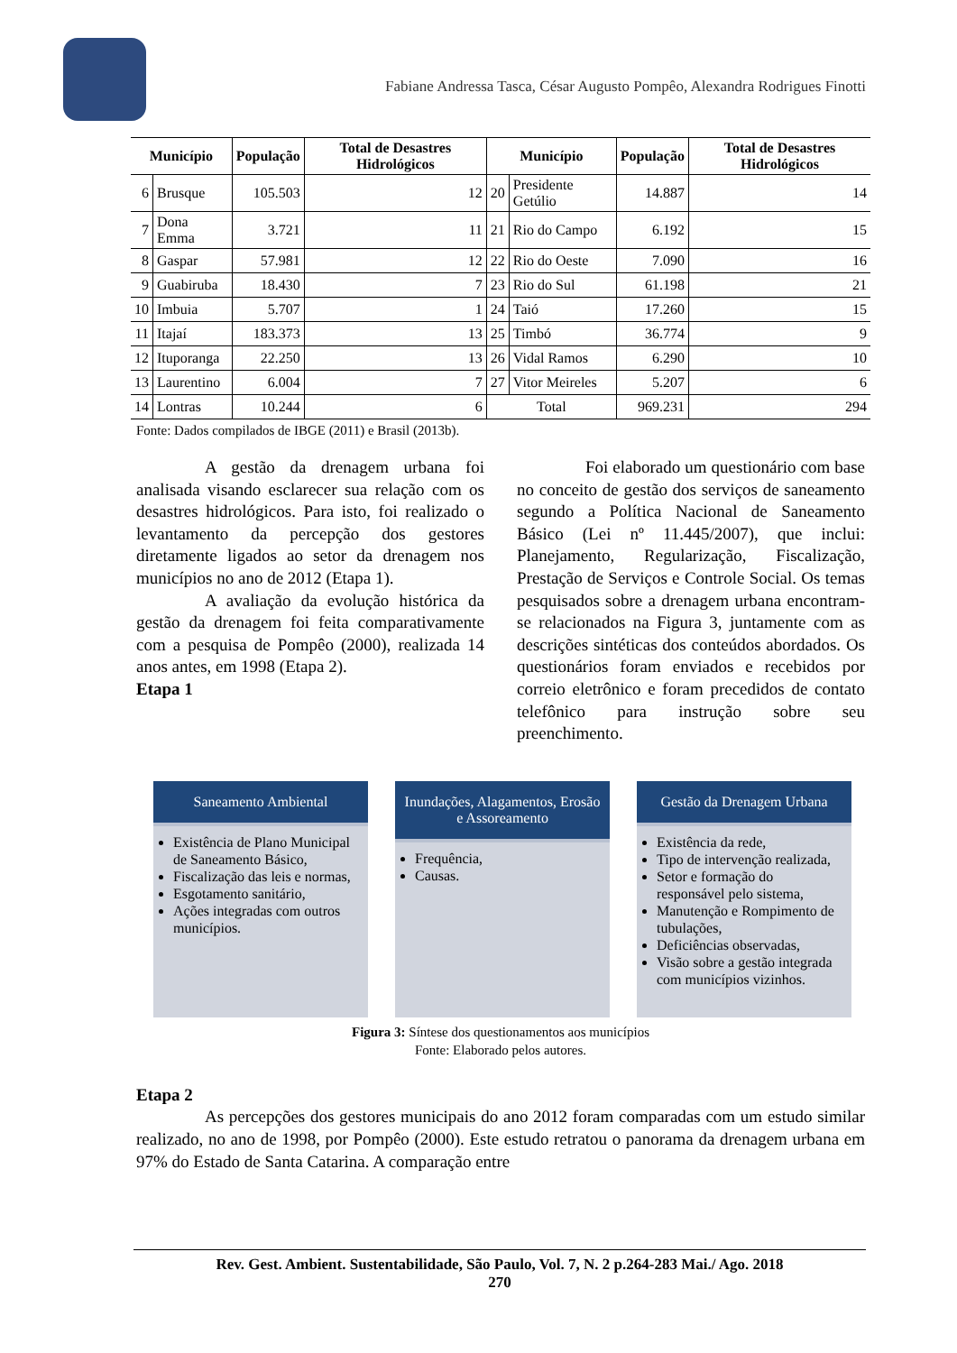Fabiane Andressa Tasca, César Augusto Pompêo, Alexandra Rodrigues Finotti
| Município | | População | Total de Desastres Hidrológicos | Município | | População | Total de Desastres Hidrológicos |
| --- | --- | --- | --- | --- | --- | --- | --- |
| 6 | Brusque | 105.503 | 12 | 20 | Presidente Getúlio | 14.887 | 14 |
| 7 | Dona Emma | 3.721 | 11 | 21 | Rio do Campo | 6.192 | 15 |
| 8 | Gaspar | 57.981 | 12 | 22 | Rio do Oeste | 7.090 | 16 |
| 9 | Guabiruba | 18.430 | 7 | 23 | Rio do Sul | 61.198 | 21 |
| 10 | Imbuia | 5.707 | 1 | 24 | Taió | 17.260 | 15 |
| 11 | Itajaí | 183.373 | 13 | 25 | Timbó | 36.774 | 9 |
| 12 | Ituporanga | 22.250 | 13 | 26 | Vidal Ramos | 6.290 | 10 |
| 13 | Laurentino | 6.004 | 7 | 27 | Vitor Meireles | 5.207 | 6 |
| 14 | Lontras | 10.244 | 6 | Total | | 969.231 | 294 |
Fonte: Dados compilados de IBGE (2011) e Brasil (2013b).
A gestão da drenagem urbana foi analisada visando esclarecer sua relação com os desastres hidrológicos. Para isto, foi realizado o levantamento da percepção dos gestores diretamente ligados ao setor da drenagem nos municípios no ano de 2012 (Etapa 1).
A avaliação da evolução histórica da gestão da drenagem foi feita comparativamente com a pesquisa de Pompêo (2000), realizada 14 anos antes, em 1998 (Etapa 2).
Etapa 1
Foi elaborado um questionário com base no conceito de gestão dos serviços de saneamento segundo a Política Nacional de Saneamento Básico (Lei nº 11.445/2007), que inclui: Planejamento, Regularização, Fiscalização, Prestação de Serviços e Controle Social. Os temas pesquisados sobre a drenagem urbana encontram-se relacionados na Figura 3, juntamente com as descrições sintéticas dos conteúdos abordados. Os questionários foram enviados e recebidos por correio eletrônico e foram precedidos de contato telefônico para instrução sobre seu preenchimento.
Saneamento Ambiental
Existência de Plano Municipal de Saneamento Básico,
Fiscalização das leis e normas,
Esgotamento sanitário,
Ações integradas com outros municípios.
Inundações, Alagamentos, Erosão e Assoreamento
Frequência,
Causas.
Gestão da Drenagem Urbana
Existência da rede,
Tipo de intervenção realizada,
Setor e formação do responsável pelo sistema,
Manutenção e Rompimento de tubulações,
Deficiências observadas,
Visão sobre a gestão integrada com municípios vizinhos.
Figura 3: Síntese dos questionamentos aos municípios
Fonte: Elaborado pelos autores.
Etapa 2
As percepções dos gestores municipais do ano 2012 foram comparadas com um estudo similar realizado, no ano de 1998, por Pompêo (2000). Este estudo retratou o panorama da drenagem urbana em 97% do Estado de Santa Catarina. A comparação entre
Rev. Gest. Ambient. Sustentabilidade, São Paulo, Vol. 7, N. 2 p.264-283 Mai./ Ago. 2018
270